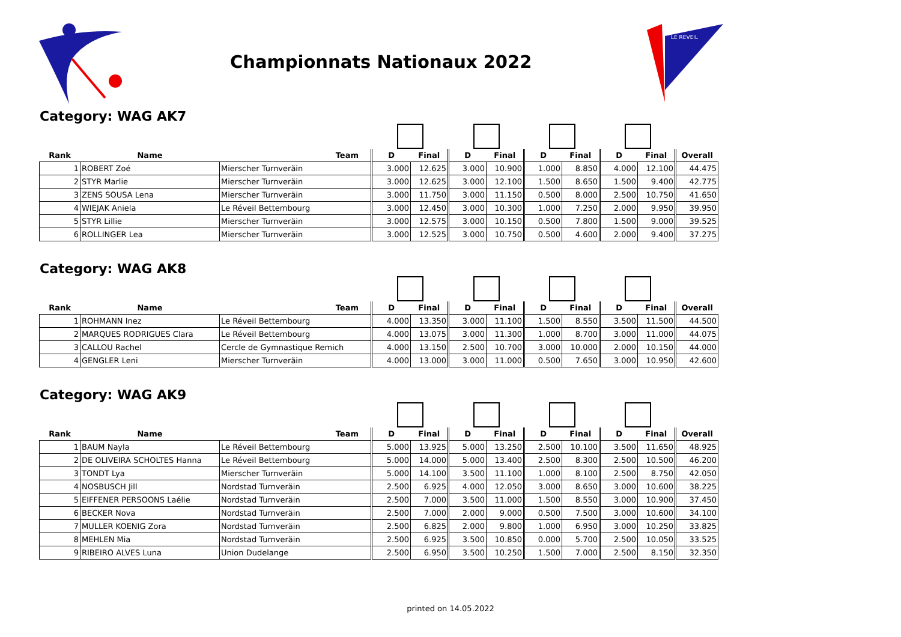Championnats Nationaux 2022
LE REVEIL
Category: WAG AK7
| Rank | Name | Team | D | Final | D | Final | D | Final | D | Final | Overall |
| --- | --- | --- | --- | --- | --- | --- | --- | --- | --- | --- | --- |
| 1 | ROBERT Zoé | Mierscher Turnveräin | 3.000 | 12.625 | 3.000 | 10.900 | 1.000 | 8.850 | 4.000 | 12.100 | 44.475 |
| 2 | STYR Marlie | Mierscher Turnveräin | 3.000 | 12.625 | 3.000 | 12.100 | 1.500 | 8.650 | 1.500 | 9.400 | 42.775 |
| 3 | ZENS SOUSA Lena | Mierscher Turnveräin | 3.000 | 11.750 | 3.000 | 11.150 | 0.500 | 8.000 | 2.500 | 10.750 | 41.650 |
| 4 | WIEJAK Aniela | Le Réveil Bettembourg | 3.000 | 12.450 | 3.000 | 10.300 | 1.000 | 7.250 | 2.000 | 9.950 | 39.950 |
| 5 | STYR Lillie | Mierscher Turnveräin | 3.000 | 12.575 | 3.000 | 10.150 | 0.500 | 7.800 | 1.500 | 9.000 | 39.525 |
| 6 | ROLLINGER Lea | Mierscher Turnveräin | 3.000 | 12.525 | 3.000 | 10.750 | 0.500 | 4.600 | 2.000 | 9.400 | 37.275 |
Category: WAG AK8
| Rank | Name | Team | D | Final | D | Final | D | Final | D | Final | Overall |
| --- | --- | --- | --- | --- | --- | --- | --- | --- | --- | --- | --- |
| 1 | ROHMANN Inez | Le Réveil Bettembourg | 4.000 | 13.350 | 3.000 | 11.100 | 1.500 | 8.550 | 3.500 | 11.500 | 44.500 |
| 2 | MARQUES RODRIGUES Clara | Le Réveil Bettembourg | 4.000 | 13.075 | 3.000 | 11.300 | 1.000 | 8.700 | 3.000 | 11.000 | 44.075 |
| 3 | CALLOU Rachel | Cercle de Gymnastique Remich | 4.000 | 13.150 | 2.500 | 10.700 | 3.000 | 10.000 | 2.000 | 10.150 | 44.000 |
| 4 | GENGLER Leni | Mierscher Turnveräin | 4.000 | 13.000 | 3.000 | 11.000 | 0.500 | 7.650 | 3.000 | 10.950 | 42.600 |
Category: WAG AK9
| Rank | Name | Team | D | Final | D | Final | D | Final | D | Final | Overall |
| --- | --- | --- | --- | --- | --- | --- | --- | --- | --- | --- | --- |
| 1 | BAUM Nayla | Le Réveil Bettembourg | 5.000 | 13.925 | 5.000 | 13.250 | 2.500 | 10.100 | 3.500 | 11.650 | 48.925 |
| 2 | DE OLIVEIRA SCHOLTES Hanna | Le Réveil Bettembourg | 5.000 | 14.000 | 5.000 | 13.400 | 2.500 | 8.300 | 2.500 | 10.500 | 46.200 |
| 3 | TONDT Lya | Mierscher Turnveräin | 5.000 | 14.100 | 3.500 | 11.100 | 1.000 | 8.100 | 2.500 | 8.750 | 42.050 |
| 4 | NOSBUSCH Jill | Nordstad Turnveräin | 2.500 | 6.925 | 4.000 | 12.050 | 3.000 | 8.650 | 3.000 | 10.600 | 38.225 |
| 5 | EIFFENER PERSOONS Laélie | Nordstad Turnveräin | 2.500 | 7.000 | 3.500 | 11.000 | 1.500 | 8.550 | 3.000 | 10.900 | 37.450 |
| 6 | BECKER Nova | Nordstad Turnveräin | 2.500 | 7.000 | 2.000 | 9.000 | 0.500 | 7.500 | 3.000 | 10.600 | 34.100 |
| 7 | MULLER KOENIG Zora | Nordstad Turnveräin | 2.500 | 6.825 | 2.000 | 9.800 | 1.000 | 6.950 | 3.000 | 10.250 | 33.825 |
| 8 | MEHLEN Mia | Nordstad Turnveräin | 2.500 | 6.925 | 3.500 | 10.850 | 0.000 | 5.700 | 2.500 | 10.050 | 33.525 |
| 9 | RIBEIRO ALVES Luna | Union Dudelange | 2.500 | 6.950 | 3.500 | 10.250 | 1.500 | 7.000 | 2.500 | 8.150 | 32.350 |
printed on 14.05.2022